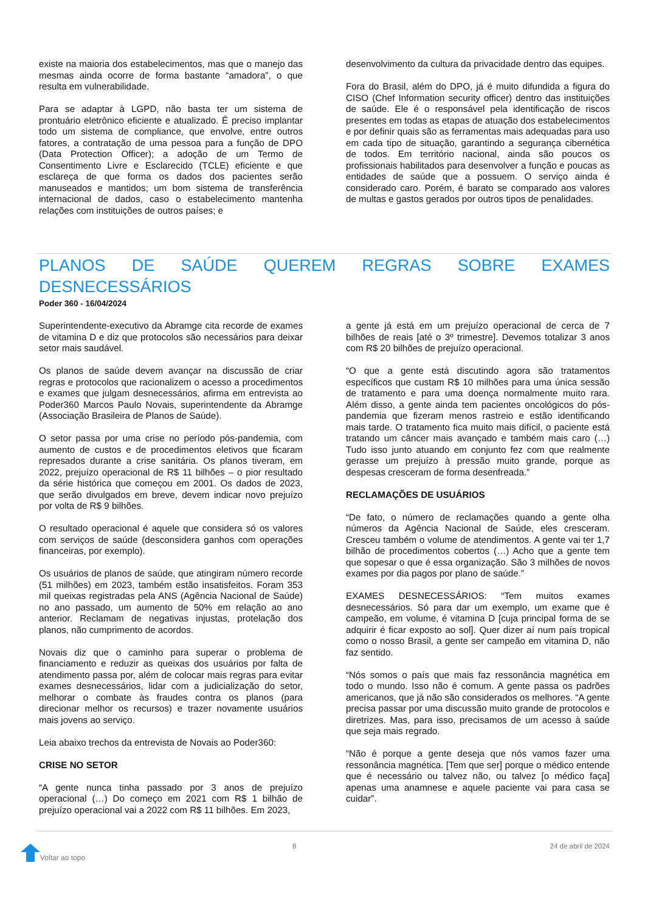existe na maioria dos estabelecimentos, mas que o manejo das mesmas ainda ocorre de forma bastante “amadora”, o que resulta em vulnerabilidade.
Para se adaptar à LGPD, não basta ter um sistema de prontuário eletrônico eficiente e atualizado. É preciso implantar todo um sistema de compliance, que envolve, entre outros fatores, a contratação de uma pessoa para a função de DPO (Data Protection Officer); a adoção de um Termo de Consentimento Livre e Esclarecido (TCLE) eficiente e que esclareça de que forma os dados dos pacientes serão manuseados e mantidos; um bom sistema de transferência internacional de dados, caso o estabelecimento mantenha relações com instituições de outros países; e
desenvolvimento da cultura da privacidade dentro das equipes.
Fora do Brasil, além do DPO, já é muito difundida a figura do CISO (Chef Information security officer) dentro das instituições de saúde. Ele é o responsável pela identificação de riscos presentes em todas as etapas de atuação dos estabelecimentos e por definir quais são as ferramentas mais adequadas para uso em cada tipo de situação, garantindo a segurança cibernética de todos. Em território nacional, ainda são poucos os profissionais habilitados para desenvolver a função e poucas as entidades de saúde que a possuem. O serviço ainda é considerado caro. Porém, é barato se comparado aos valores de multas e gastos gerados por outros tipos de penalidades.
PLANOS DE SAÚDE QUEREM REGRAS SOBRE EXAMES DESNECESSÁRIOS
Poder 360 - 16/04/2024
Superintendente-executivo da Abramge cita recorde de exames de vitamina D e diz que protocolos são necessários para deixar setor mais saudável.
Os planos de saúde devem avançar na discussão de criar regras e protocolos que racionalizem o acesso a procedimentos e exames que julgam desnecessários, afirma em entrevista ao Poder360 Marcos Paulo Novais, superintendente da Abramge (Associação Brasileira de Planos de Saúde).
O setor passa por uma crise no período pós-pandemia, com aumento de custos e de procedimentos eletivos que ficaram represados durante a crise sanitária. Os planos tiveram, em 2022, prejuízo operacional de R$ 11 bilhões – o pior resultado da série histórica que começou em 2001. Os dados de 2023, que serão divulgados em breve, devem indicar novo prejuízo por volta de R$ 9 bilhões.
O resultado operacional é aquele que considera só os valores com serviços de saúde (desconsidera ganhos com operações financeiras, por exemplo).
Os usuários de planos de saúde, que atingiram número recorde (51 milhões) em 2023, também estão insatisfeitos. Foram 353 mil queixas registradas pela ANS (Agência Nacional de Saúde) no ano passado, um aumento de 50% em relação ao ano anterior. Reclamam de negativas injustas, protelação dos planos, não cumprimento de acordos.
Novais diz que o caminho para superar o problema de financiamento e reduzir as queixas dos usuários por falta de atendimento passa por, além de colocar mais regras para evitar exames desnecessários, lidar com a judicialização do setor, melhorar o combate às fraudes contra os planos (para direcionar melhor os recursos) e trazer novamente usuários mais jovens ao serviço.
Leia abaixo trechos da entrevista de Novais ao Poder360:
CRISE NO SETOR
“A gente nunca tinha passado por 3 anos de prejuízo operacional (…) Do começo em 2021 com R$ 1 bilhão de prejuízo operacional vai a 2022 com R$ 11 bilhões. Em 2023,
a gente já está em um prejuízo operacional de cerca de 7 bilhões de reais [até o 3º trimestre]. Devemos totalizar 3 anos com R$ 20 bilhões de prejuízo operacional.
“O que a gente está discutindo agora são tratamentos específicos que custam R$ 10 milhões para uma única sessão de tratamento e para uma doença normalmente muito rara. Além disso, a gente ainda tem pacientes oncológicos do pós-pandemia que fizeram menos rastreio e estão identificando mais tarde. O tratamento fica muito mais difícil, o paciente está tratando um câncer mais avançado e também mais caro (…) Tudo isso junto atuando em conjunto fez com que realmente gerasse um prejuízo à pressão muito grande, porque as despesas cresceram de forma desenfreada.”
RECLAMAÇÕES DE USUÁRIOS
“De fato, o número de reclamações quando a gente olha números da Agência Nacional de Saúde, eles cresceram. Cresceu também o volume de atendimentos. A gente vai ter 1,7 bilhão de procedimentos cobertos (…) Acho que a gente tem que sopesar o que é essa organização. São 3 milhões de novos exames por dia pagos por plano de saúde.”
EXAMES DESNECESSÁRIOS: “Tem muitos exames desnecessários. Só para dar um exemplo, um exame que é campeão, em volume, é vitamina D [cuja principal forma de se adquirir é ficar exposto ao sol]. Quer dizer aí num país tropical como o nosso Brasil, a gente ser campeão em vitamina D, não faz sentido.
“Nós somos o país que mais faz ressonância magnética em todo o mundo. Isso não é comum. A gente passa os padrões americanos, que já não são considerados os melhores. “A gente precisa passar por uma discussão muito grande de protocolos e diretrizes. Mas, para isso, precisamos de um acesso à saúde que seja mais regrado.
“Não é porque a gente deseja que nós vamos fazer uma ressonância magnética. [Tem que ser] porque o médico entende que é necessário ou talvez não, ou talvez [o médico faça] apenas uma anamnese e aquele paciente vai para casa se cuidar”.
8 24 de abril de 2024
Voltar ao topo